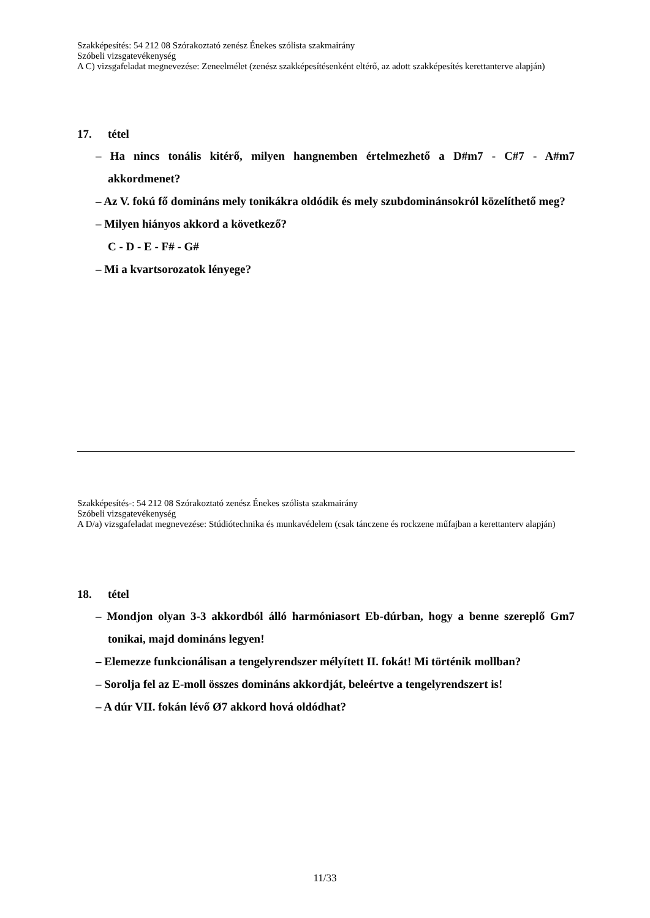Szakképesítés: 54 212 08 Szórakoztató zenész Énekes szólista szakmairány
Szóbeli vizsgatevékenység
A C) vizsgafeladat megnevezése: Zeneelmélet (zenész szakképesítésenként eltérő, az adott szakképesítés kerettanterve alapján)
17. tétel
– Ha nincs tonális kitérő, milyen hangnemben értelmezhető a D#m7 - C#7 - A#m7 akkordmenet?
– Az V. fokú fő domináns mely tonikákra oldódik és mely szubdominánsokról közelíthető meg?
– Milyen hiányos akkord a következő?
C - D - E - F# - G#
– Mi a kvartsorozatok lényege?
Szakképesítés-: 54 212 08 Szórakoztató zenész Énekes szólista szakmairány
Szóbeli vizsgatevékenység
A D/a) vizsgafeladat megnevezése: Stúdiótechnika és munkavédelem (csak tánczene és rockzene műfajban a kerettanterv alapján)
18. tétel
– Mondjon olyan 3-3 akkordból álló harmóniasort Eb-dúrban, hogy a benne szereplő Gm7 tonikai, majd domináns legyen!
– Elemezze funkcionálisan a tengelyrendszer mélyített II. fokát! Mi történik mollban?
– Sorolja fel az E-moll összes domináns akkordját, beleértve a tengelyrendszert is!
– A dúr VII. fokán lévő Ø7 akkord hová oldódhat?
11/33